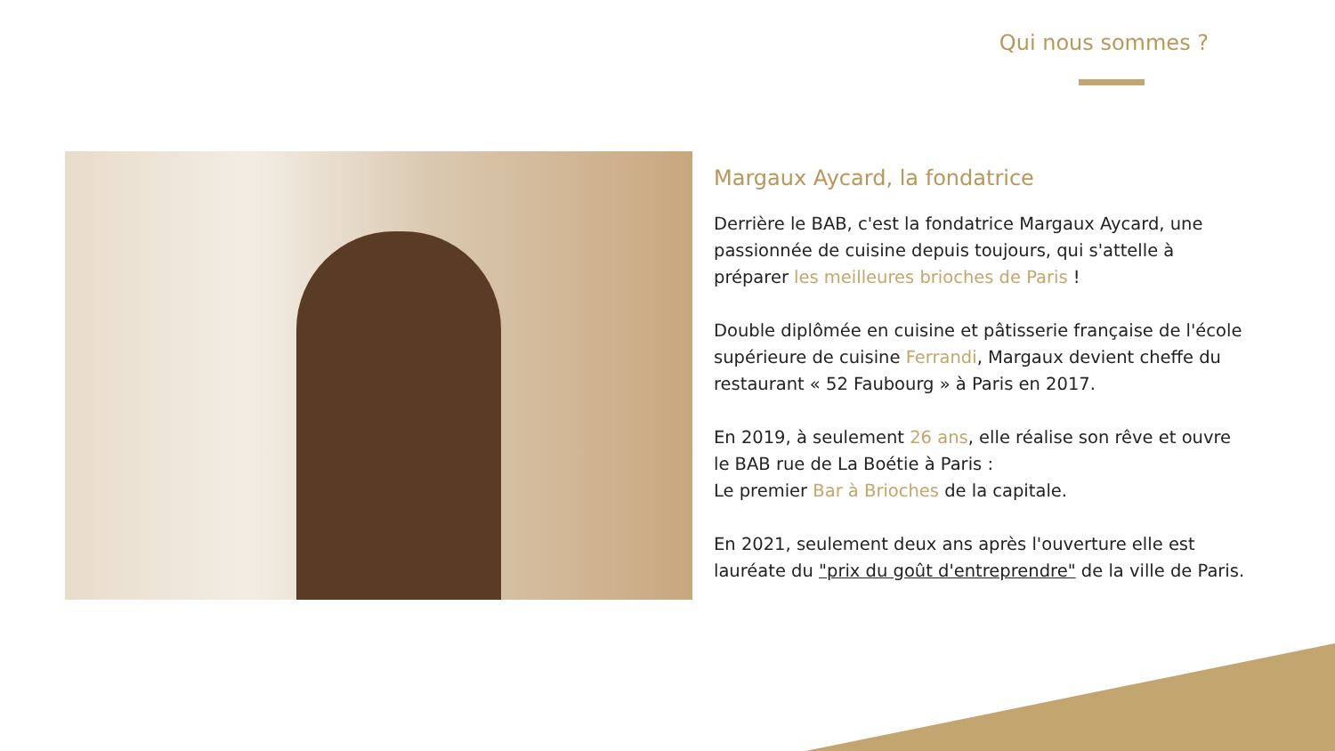Qui nous sommes ?
Margaux Aycard, la fondatrice
Derrière le BAB, c'est la fondatrice Margaux Aycard, une passionnée de cuisine depuis toujours, qui s'attelle à préparer les meilleures brioches de Paris !
Double diplômée en cuisine et pâtisserie française de l'école supérieure de cuisine Ferrandi, Margaux devient cheffe du restaurant « 52 Faubourg » à Paris en 2017.
En 2019, à seulement 26 ans, elle réalise son rêve et ouvre le BAB rue de La Boétie à Paris :
Le premier Bar à Brioches de la capitale.
En 2021, seulement deux ans après l'ouverture elle est lauréate du "prix du goût d'entreprendre" de la ville de Paris.